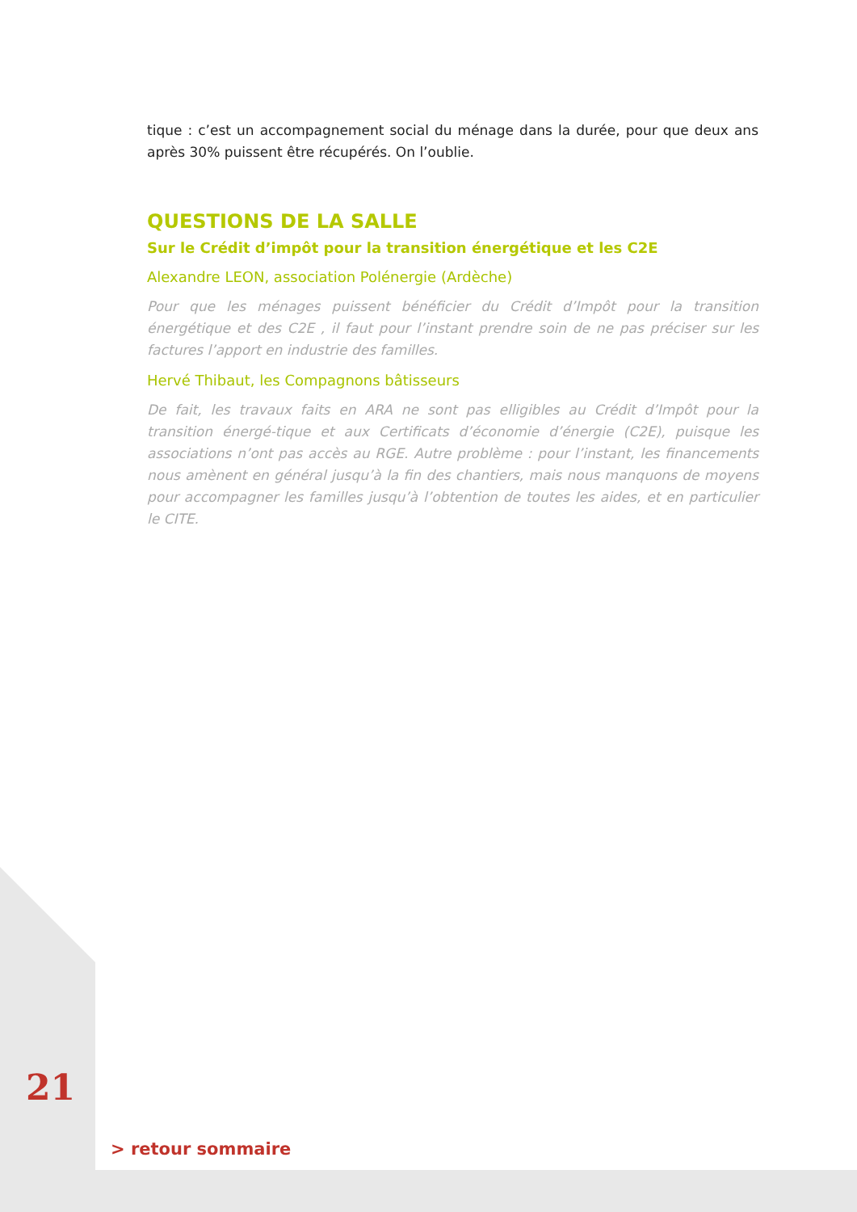tique : c’est un accompagnement social du ménage dans la durée, pour que deux ans après 30% puissent être récupérés. On l’oublie.
QUESTIONS DE LA SALLE
Sur le Crédit d’impôt pour la transition énergétique et les C2E
Alexandre LEON, association Polénergie (Ardèche)
Pour que les ménages puissent bénéficier du Crédit d’Impôt pour la transition énergétique et des C2E , il faut pour l’instant prendre soin de ne pas préciser sur les factures l’apport en industrie des familles.
Hervé Thibaut, les Compagnons bâtisseurs
De fait, les travaux faits en ARA ne sont pas elligibles au Crédit d’Impôt pour la transition énergé-tique et aux Certificats d’économie d’énergie (C2E), puisque les associations n’ont pas accès au RGE. Autre problème : pour l’instant, les financements nous amènent en général jusqu’à la fin des chantiers, mais nous manquons de moyens pour accompagner les familles jusqu’à l’obtention de toutes les aides, et en particulier le CITE.
21
> retour sommaire